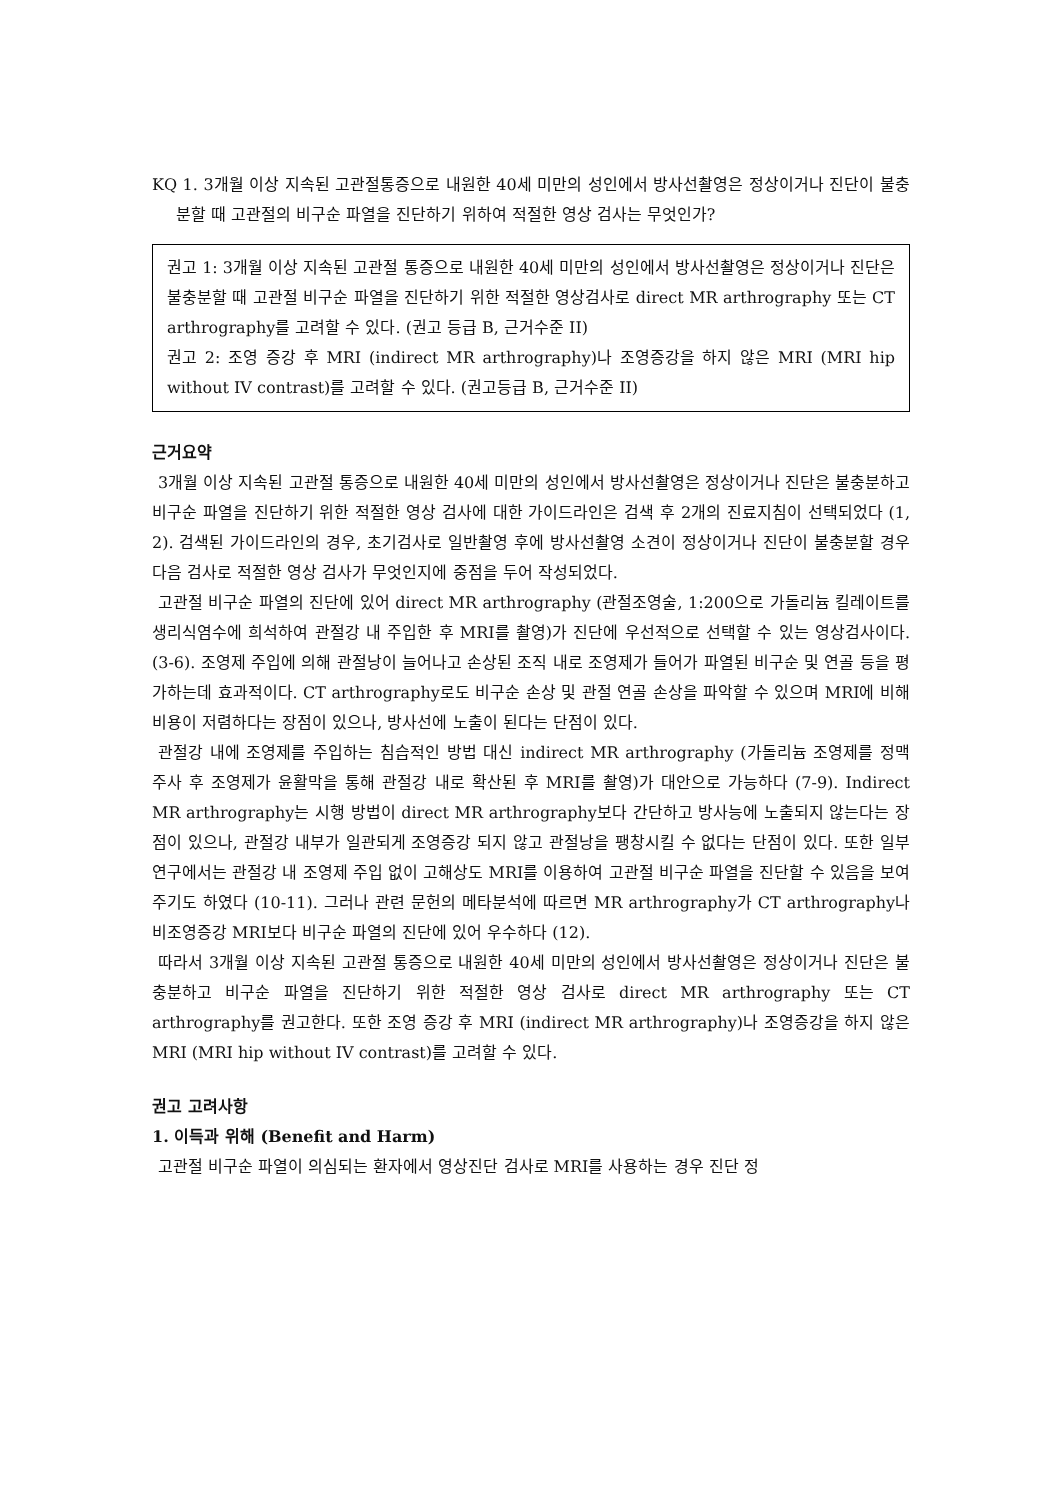KQ 1. 3개월 이상 지속된 고관절통증으로 내원한 40세 미만의 성인에서 방사선촬영은 정상이거나 진단이 불충분할 때 고관절의 비구순 파열을 진단하기 위하여 적절한 영상 검사는 무엇인가?
권고 1: 3개월 이상 지속된 고관절 통증으로 내원한 40세 미만의 성인에서 방사선촬영은 정상이거나 진단은 불충분할 때 고관절 비구순 파열을 진단하기 위한 적절한 영상검사로 direct MR arthrography 또는 CT arthrography를 고려할 수 있다. (권고 등급 B, 근거수준 II)
권고 2: 조영 증강 후 MRI (indirect MR arthrography)나 조영증강을 하지 않은 MRI (MRI hip without IV contrast)를 고려할 수 있다. (권고등급 B, 근거수준 II)
근거요약
3개월 이상 지속된 고관절 통증으로 내원한 40세 미만의 성인에서 방사선촬영은 정상이거나 진단은 불충분하고 비구순 파열을 진단하기 위한 적절한 영상 검사에 대한 가이드라인은 검색 후 2개의 진료지침이 선택되었다 (1, 2). 검색된 가이드라인의 경우, 초기검사로 일반촬영 후에 방사선촬영 소견이 정상이거나 진단이 불충분할 경우 다음 검사로 적절한 영상 검사가 무엇인지에 중점을 두어 작성되었다.
고관절 비구순 파열의 진단에 있어 direct MR arthrography (관절조영술, 1:200으로 가돌리늄 킬레이트를 생리식염수에 희석하여 관절강 내 주입한 후 MRI를 촬영)가 진단에 우선적으로 선택할 수 있는 영상검사이다. (3-6). 조영제 주입에 의해 관절낭이 늘어나고 손상된 조직 내로 조영제가 들어가 파열된 비구순 및 연골 등을 평가하는데 효과적이다. CT arthrography로도 비구순 손상 및 관절 연골 손상을 파악할 수 있으며 MRI에 비해 비용이 저렴하다는 장점이 있으나, 방사선에 노출이 된다는 단점이 있다.
관절강 내에 조영제를 주입하는 침습적인 방법 대신 indirect MR arthrography (가돌리늄 조영제를 정맥 주사 후 조영제가 윤활막을 통해 관절강 내로 확산된 후 MRI를 촬영)가 대안으로 가능하다 (7-9). Indirect MR arthrography는 시행 방법이 direct MR arthrography보다 간단하고 방사능에 노출되지 않는다는 장점이 있으나, 관절강 내부가 일관되게 조영증강 되지 않고 관절낭을 팽창시킬 수 없다는 단점이 있다. 또한 일부 연구에서는 관절강 내 조영제 주입 없이 고해상도 MRI를 이용하여 고관절 비구순 파열을 진단할 수 있음을 보여주기도 하였다 (10-11). 그러나 관련 문헌의 메타분석에 따르면 MR arthrography가 CT arthrography나 비조영증강 MRI보다 비구순 파열의 진단에 있어 우수하다 (12).
따라서 3개월 이상 지속된 고관절 통증으로 내원한 40세 미만의 성인에서 방사선촬영은 정상이거나 진단은 불충분하고 비구순 파열을 진단하기 위한 적절한 영상 검사로 direct MR arthrography 또는 CT arthrography를 권고한다. 또한 조영 증강 후 MRI (indirect MR arthrography)나 조영증강을 하지 않은 MRI (MRI hip without IV contrast)를 고려할 수 있다.
권고 고려사항
1. 이득과 위해 (Benefit and Harm)
고관절 비구순 파열이 의심되는 환자에서 영상진단 검사로 MRI를 사용하는 경우 진단 정